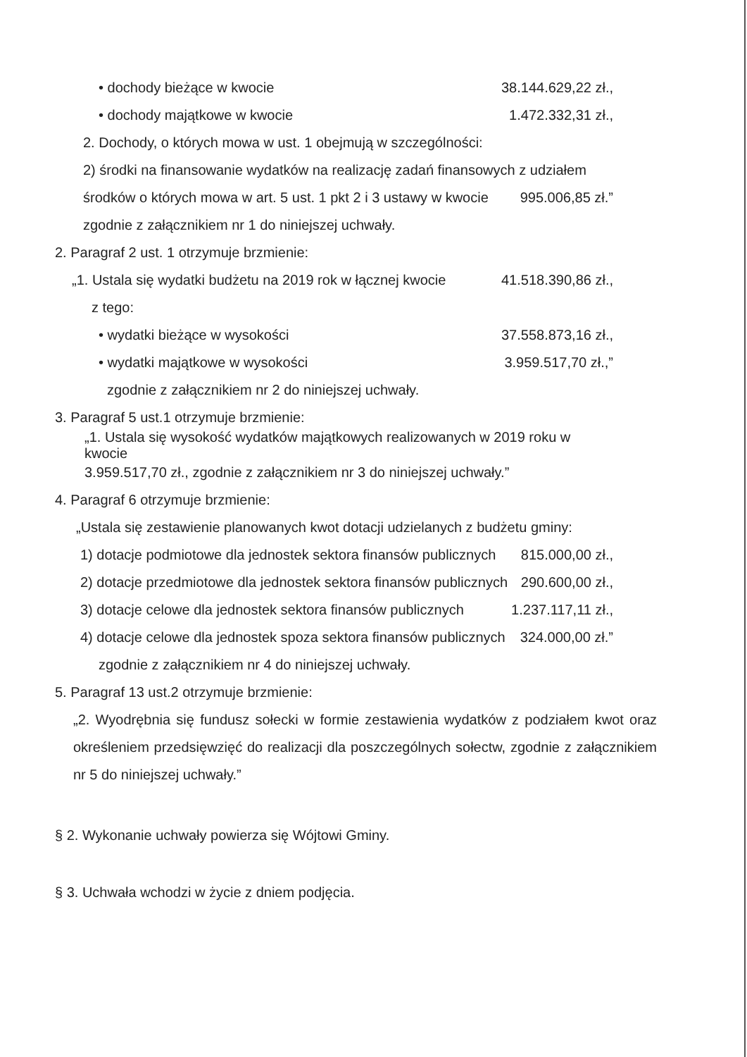• dochody bieżące w kwocie 38.144.629,22 zł.,
• dochody majątkowe w kwocie 1.472.332,31 zł.,
2. Dochody, o których mowa w ust. 1 obejmują w szczególności:
2) środki na finansowanie wydatków na realizację zadań finansowych z udziałem
środków o których mowa w art. 5 ust. 1 pkt 2 i 3 ustawy w kwocie 995.006,85 zł.”
zgodnie z załącznikiem nr 1 do niniejszej uchwały.
2. Paragraf 2 ust. 1 otrzymuje brzmienie:
„1. Ustala się wydatki budżetu na 2019 rok w łącznej kwocie 41.518.390,86 zł.,
z tego:
• wydatki bieżące w wysokości 37.558.873,16 zł.,
• wydatki majątkowe w wysokości 3.959.517,70 zł.,”
zgodnie z załącznikiem nr 2 do niniejszej uchwały.
3. Paragraf 5 ust.1 otrzymuje brzmienie:
„1. Ustala się wysokość wydatków majątkowych realizowanych w 2019 roku w kwocie
3.959.517,70 zł., zgodnie z załącznikiem nr 3 do niniejszej uchwały.”
4. Paragraf 6 otrzymuje brzmienie:
„Ustala się zestawienie planowanych kwot dotacji udzielanych z budżetu gminy:
1) dotacje podmiotowe dla jednostek sektora finansów publicznych 815.000,00 zł.,
2) dotacje przedmiotowe dla jednostek sektora finansów publicznych 290.600,00 zł.,
3) dotacje celowe dla jednostek sektora finansów publicznych 1.237.117,11 zł.,
4) dotacje celowe dla jednostek spoza sektora finansów publicznych 324.000,00 zł.”
zgodnie z załącznikiem nr 4 do niniejszej uchwały.
5. Paragraf 13 ust.2 otrzymuje brzmienie:
„2. Wyodrębnia się fundusz sołecki w formie zestawienia wydatków z podziałem kwot oraz określeniem przedsięwzięć do realizacji dla poszczególnych sołectw, zgodnie z załącznikiem nr 5 do niniejszej uchwały.”
§ 2. Wykonanie uchwały powierza się Wójtowi Gminy.
§ 3. Uchwała wchodzi w życie z dniem podjęcia.